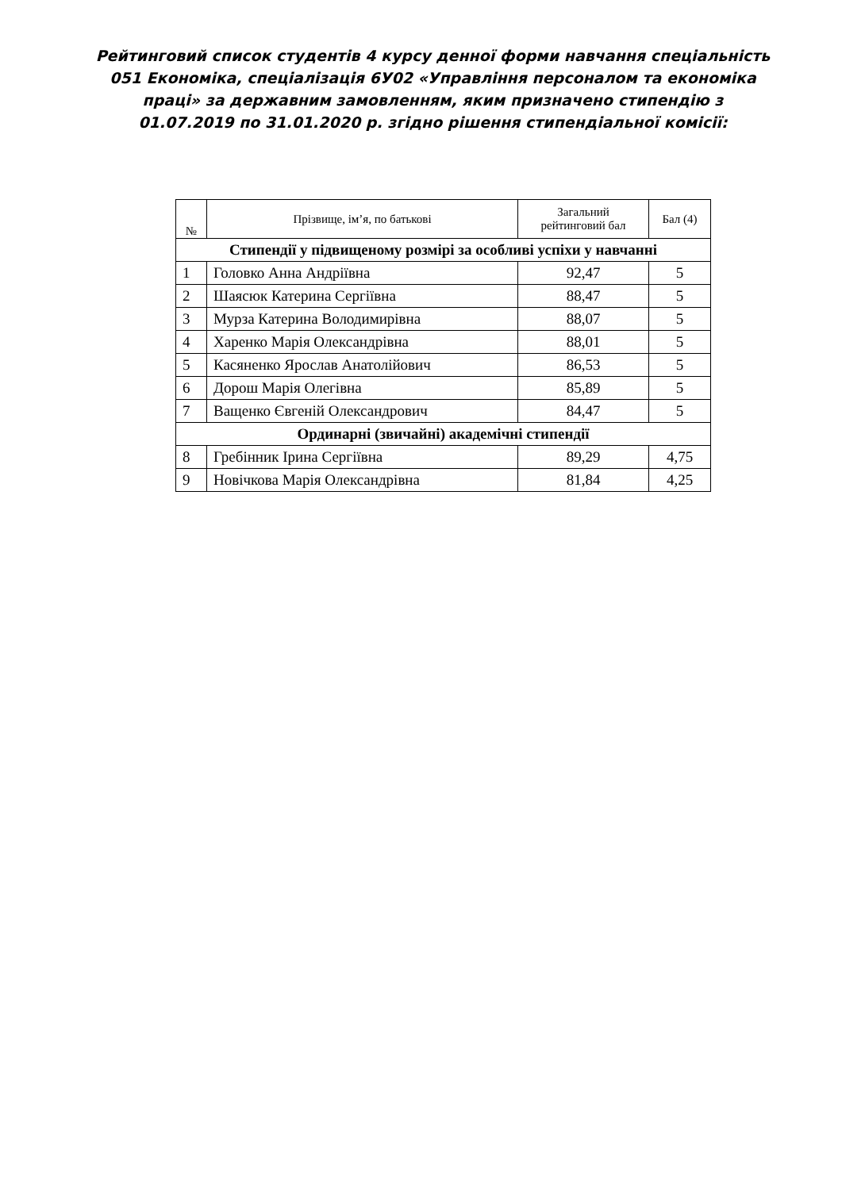Рейтинговий список студентів 4 курсу денної форми навчання спеціальність 051 Економіка, спеціалізація 6У02 «Управління персоналом та економіка праці» за державним замовленням, яким призначено стипендію з 01.07.2019 по 31.01.2020 р. згідно рішення стипендіальної комісії:
| № | Прізвище, ім’я, по батькові | Загальний рейтинговий бал | Бал (4) |
| --- | --- | --- | --- |
| Стипендії у підвищеному розмірі за особливі успіхи у навчанні | | | |
| 1 | Головко Анна Андріївна | 92,47 | 5 |
| 2 | Шаясюк Катерина Сергіївна | 88,47 | 5 |
| 3 | Мурза Катерина Володимирівна | 88,07 | 5 |
| 4 | Харенко Марія Олександрівна | 88,01 | 5 |
| 5 | Касяненко Ярослав Анатолійович | 86,53 | 5 |
| 6 | Дорош Марія Олегівна | 85,89 | 5 |
| 7 | Ващенко Євгеній Олександрович | 84,47 | 5 |
| Ординарні (звичайні) академічні стипендії | | | |
| 8 | Гребінник Ірина Сергіївна | 89,29 | 4,75 |
| 9 | Новічкова Марія Олександрівна | 81,84 | 4,25 |